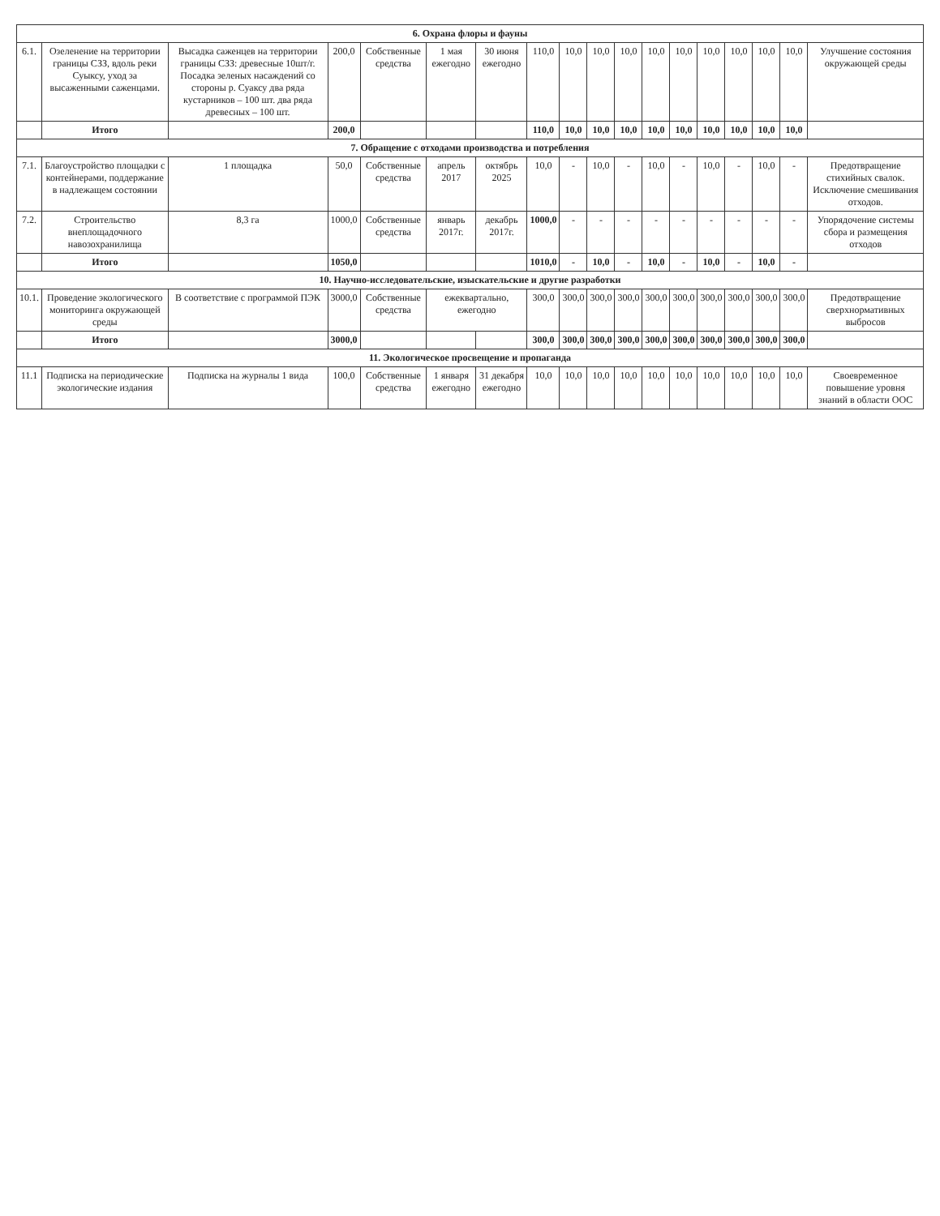| 6. Охрана флоры и фауны | | | | | | | | | | | | | | | | | |
| 6.1. | Озеленение на территории границы СЗЗ, вдоль реки Суыксу, уход за высаженными саженцами. | Высадка саженцев на территории границы СЗЗ: древесные 10шт/г. Посадка зеленых насаждений со стороны р. Суаксу два ряда кустарников – 100 шт. два ряда древесных – 100 шт. | 200,0 | Собственные средства | 1 мая ежегодно | 30 июня ежегодно | 110,0 | 10,0 | 10,0 | 10,0 | 10,0 | 10,0 | 10,0 | 10,0 | 10,0 | 10,0 | Улучшение состояния окружающей среды |
| | Итого | | 200,0 | | | | 110,0 | 10,0 | 10,0 | 10,0 | 10,0 | 10,0 | 10,0 | 10,0 | 10,0 | 10,0 | |
| 7. Обращение с отходами производства и потребления | | | | | | | | | | | | | | | | | |
| 7.1. | Благоустройство площадки с контейнерами, поддержание в надлежащем состоянии | 1 площадка | 50,0 | Собственные средства | апрель 2017 | октябрь 2025 | 10,0 | - | 10,0 | - | 10,0 | - | 10,0 | - | 10,0 | - | Предотвращение стихийных свалок. Исключение смешивания отходов. |
| 7.2. | Строительство внеплощадочного навозохранилища | 8,3 га | 1000,0 | Собственные средства | январь 2017г. | декабрь 2017г. | 1000,0 | - | - | - | - | - | - | - | - | - | Упорядочение системы сбора и размещения отходов |
| | Итого | | 1050,0 | | | | 1010,0 | - | 10,0 | - | 10,0 | - | 10,0 | - | 10,0 | - | |
| 10. Научно-исследовательские, изыскательские и другие разработки | | | | | | | | | | | | | | | | | |
| 10.1. | Проведение экологического мониторинга окружающей среды | В соответствие с программой ПЭК | 3000,0 | Собственные средства | ежеквартально, ежегодно | | 300,0 | 300,0 | 300,0 | 300,0 | 300,0 | 300,0 | 300,0 | 300,0 | 300,0 | 300,0 | Предотвращение сверхнормативных выбросов |
| | Итого | | 3000,0 | | | | 300,0 | 300,0 | 300,0 | 300,0 | 300,0 | 300,0 | 300,0 | 300,0 | 300,0 | 300,0 | |
| 11. Экологическое просвещение и пропаганда | | | | | | | | | | | | | | | | | |
| 11.1 | Подписка на периодические экологические издания | Подписка на журналы 1 вида | 100,0 | Собственные средства | 1 января ежегодно | 31 декабря ежегодно | 10,0 | 10,0 | 10,0 | 10,0 | 10,0 | 10,0 | 10,0 | 10,0 | 10,0 | 10,0 | Своевременное повышение уровня знаний в области ООС |